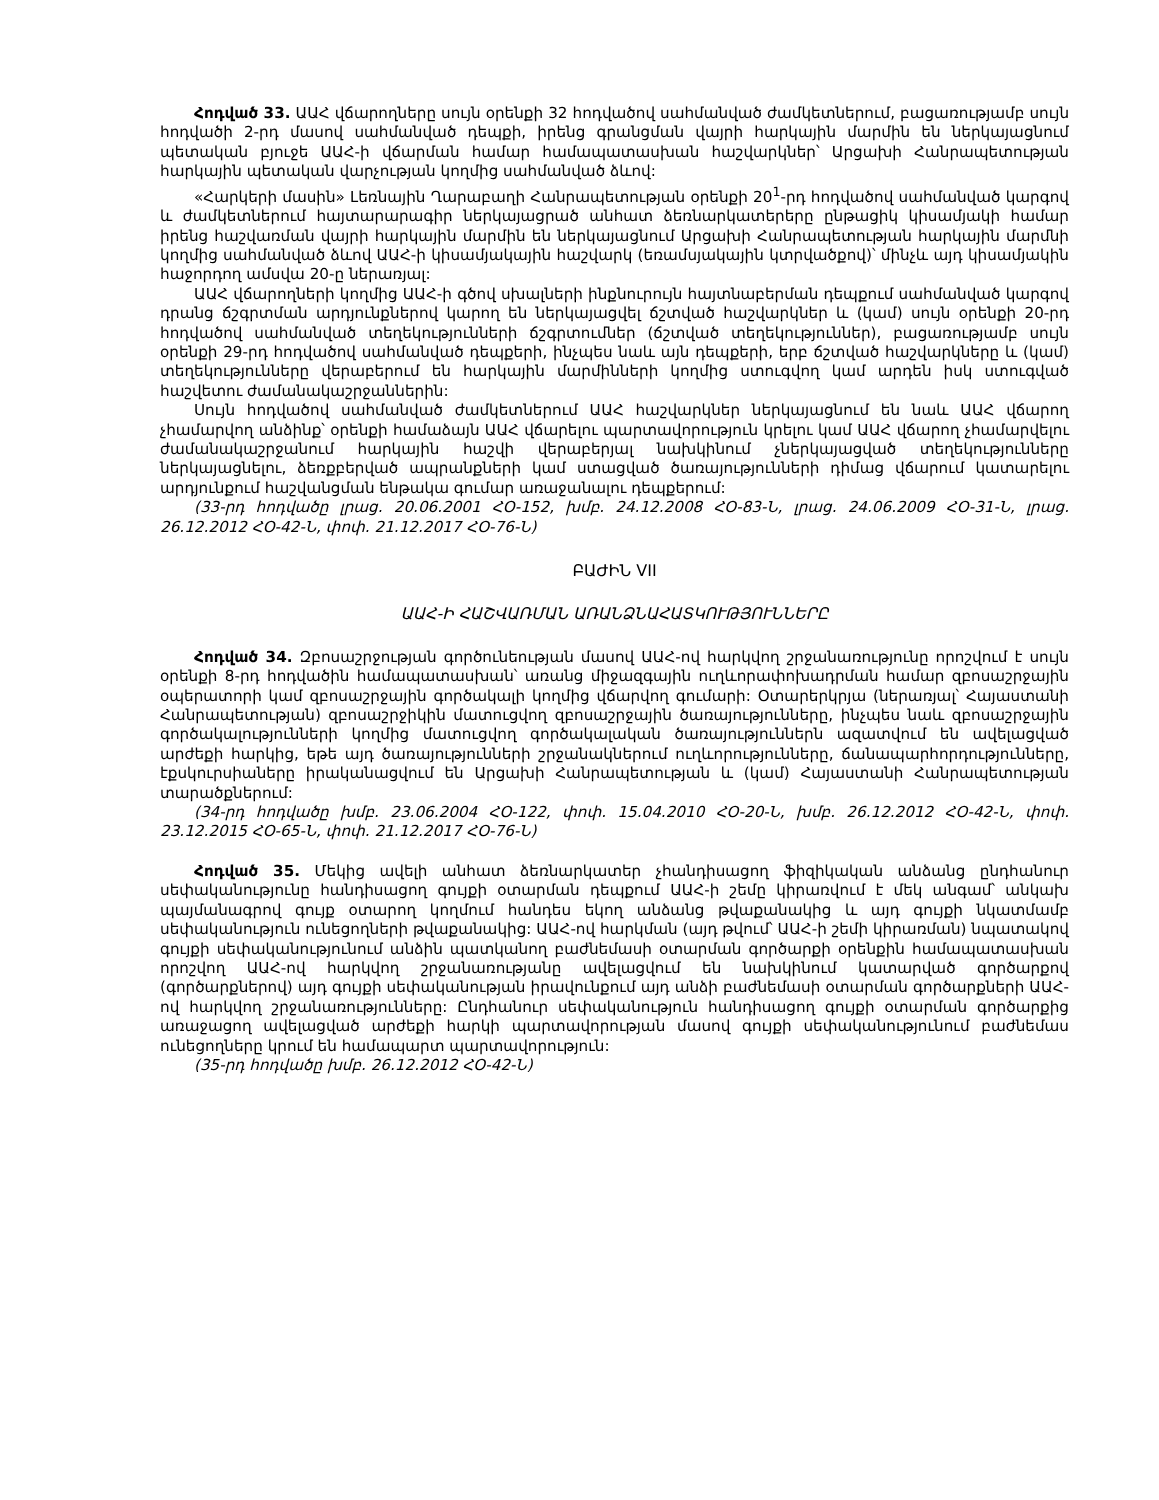Հոդված 33. ԱԱՀ վճարողները սույն օրենքի 32 հոդվածով սահմանված ժամկետներում, բացառությամբ սույն հոդվածի 2-րդ մասով սահմանված դեպքի, իրենց գրանցման վայրի հարկային մարմին են ներկայացնում պետական բյուջե ԱԱՀ-ի վճարման համար համապատասխան հաշվարկներ՝ Արցախի Հանրապետության հարկային պետական վարչության կողմից սահմանված ձևով:
«Հարկերի մասին» Լեռնային Ղարաբաղի Հանրապետության օրենքի 20<sup>1</sup>-րդ հոդվածով սահմանված կարգով և ժամկետներում հայտարարագիր ներկայացրած անհատ ձեռնարկատերերը ընթացիկ կիսամյակի համար իրենց հաշվառման վայրի հարկային մարմին են ներկայացնում Արցախի Հանրապետության հարկային մարմնի կողմից սահմանված ձևով ԱԱՀ-ի կիսամյակային հաշվարկ (եռամսյակային կտրվածքով)՝ մինչև այդ կիսամյակին հաջորդող ամսվա 20-ը ներառյալ:
ԱԱՀ վճարողների կողմից ԱԱՀ-ի գծով սխալների ինքնուրույն հայտնաբերման դեպքում սահմանված կարգով դրանց ճշգրտման արդյունքներով կարող են ներկայացվել ճշտված հաշվարկներ և (կամ) սույն օրենքի 20-րդ հոդվածով սահմանված տեղեկությունների ճշգրտումներ (ճշտված տեղեկություններ), բացառությամբ սույն օրենքի 29-րդ հոդվածով սահմանված դեպքերի, ինչպես նաև այն դեպքերի, երբ ճշտված հաշվարկները և (կամ) տեղեկությունները վերաբերում են հարկային մարմինների կողմից ստուգվող կամ արդեն իսկ ստուգված հաշվետու ժամանակաշրջաններին:
Սույն հոդվածով սահմանված ժամկետներում ԱԱՀ հաշվարկներ ներկայացնում են նաև ԱԱՀ վճարող չհամարվող անձինք՝ օրենքի համաձայն ԱԱՀ վճարելու պարտավորություն կրելու կամ ԱԱՀ վճարող չհամարվելու ժամանակաշրջանում հարկային հաշվի վերաբերյալ նախկինում չներկայացված տեղեկությունները ներկայացնելու, ձեռքբերված ապրանքների կամ ստացված ծառայությունների դիմաց վճարում կատարելու արդյունքում հաշվանցման ենթակա գումար առաջանալու դեպքերում:
(33-րդ հոդվածը լրաց. 20.06.2001 ՀՕ-152, խմբ. 24.12.2008 ՀՕ-83-Ն, լրաց. 24.06.2009 ՀՕ-31-Ն, լրաց. 26.12.2012 ՀՕ-42-Ն, փոփ. 21.12.2017 ՀՕ-76-Ն)
ԲԱԺԻՆ VII
ԱԱՀ-Ի ՀԱՇՎԱՌՄԱՆ ԱՌԱՆՁՆԱՀԱՏԿՈՒԹՅՈՒՆՆԵՐԸ
Հոդված 34. Զբոսաշրջության գործունեության մասով ԱԱՀ-ով հարկվող շրջանառությունը որոշվում է սույն օրենքի 8-րդ հոդվածին համապատասխան՝ առանց միջազգային ուղևորափոխադրման համար զբոսաշրջային օպերատորի կամ զբոսաշրջային գործակալի կողմից վճարվող գումարի: Օտարերկրյա (ներառյալ՝ Հայաստանի Հանրապետության) զբոսաշրջիկին մատուցվող զբոսաշրջային ծառայությունները, ինչպես նաև զբոսաշրջային գործակալությունների կողմից մատուցվող գործակալական ծառայություններն ազատվում են ավելացված արժեքի հարկից, եթե այդ ծառայությունների շրջանակներում ուղևորությունները, ճանապարհորդությունները, էքսկուրսիաները իրականացվում են Արցախի Հանրապետության և (կամ) Հայաստանի Հանրապետության տարածքներում:
(34-րդ հոդվածը խմբ. 23.06.2004 ՀՕ-122, փոփ. 15.04.2010 ՀՕ-20-Ն, խմբ. 26.12.2012 ՀՕ-42-Ն, փոփ. 23.12.2015 ՀՕ-65-Ն, փոփ. 21.12.2017 ՀՕ-76-Ն)
Հոդված 35. Մեկից ավելի անհատ ձեռնարկատեր չհանդիսացող ֆիզիկական անձանց ընդհանուր սեփականությունը հանդիսացող գույքի օտարման դեպքում ԱԱՀ-ի շեմը կիրառվում է մեկ անգամ՝ անկախ պայմանագրով գույք օտարող կողմում հանդես եկող անձանց թվաքանակից և այդ գույքի նկատմամբ սեփականություն ունեցողների թվաքանակից: ԱԱՀ-ով հարկման (այդ թվում՝ ԱԱՀ-ի շեմի կիրառման) նպատակով գույքի սեփականությունում անձին պատկանող բաժնեմասի օտարման գործարքի օրենքին համապատասխան որոշվող ԱԱՀ-ով հարկվող շրջանառությանը ավելացվում են նախկինում կատարված գործարքով (գործարքներով) այդ գույքի սեփականության իրավունքում այդ անձի բաժնեմասի օտարման գործարքների ԱԱՀ-ով հարկվող շրջանառությունները: Ընդհանուր սեփականություն հանդիսացող գույքի օտարման գործարքից առաջացող ավելացված արժեքի հարկի պարտավորության մասով գույքի սեփականությունում բաժնեմաս ունեցողները կրում են համապարտ պարտավորություն:
(35-րդ հոդվածը խմբ. 26.12.2012 ՀՕ-42-Ն)